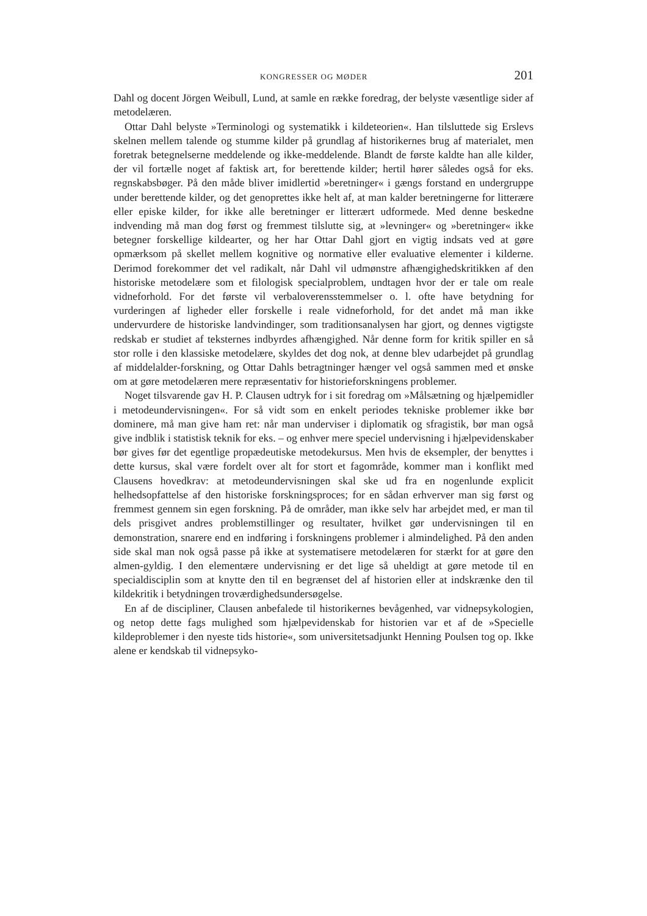KONGRESSER OG MØDER 201
Dahl og docent Jörgen Weibull, Lund, at samle en række foredrag, der belyste væsentlige sider af metodelæren.
Ottar Dahl belyste »Terminologi og systematikk i kildeteorien«. Han tilsluttede sig Erslevs skelnen mellem talende og stumme kilder på grundlag af historikernes brug af materialet, men foretrak betegnelserne meddelende og ikke-meddelende. Blandt de første kaldte han alle kilder, der vil fortælle noget af faktisk art, for berettende kilder; hertil hører således også for eks. regnskabsbøger. På den måde bliver imidlertid »beretninger« i gængs forstand en undergruppe under berettende kilder, og det genoprettes ikke helt af, at man kalder beretningerne for litterære eller episke kilder, for ikke alle beretninger er litterært udformede. Med denne beskedne indvending må man dog først og fremmest tilslutte sig, at »levninger« og »beretninger« ikke betegner forskellige kildearter, og her har Ottar Dahl gjort en vigtig indsats ved at gøre opmærksom på skellet mellem kognitive og normative eller evaluative elementer i kilderne. Derimod forekommer det vel radikalt, når Dahl vil udmønstre afhængighedskritikken af den historiske metodelære som et filologisk specialproblem, undtagen hvor der er tale om reale vidneforhold. For det første vil verbaloverensstemmelser o. l. ofte have betydning for vurderingen af ligheder eller forskelle i reale vidneforhold, for det andet må man ikke undervurdere de historiske landvindinger, som traditionsanalysen har gjort, og dennes vigtigste redskab er studiet af teksternes indbyrdes afhængighed. Når denne form for kritik spiller en så stor rolle i den klassiske metodelære, skyldes det dog nok, at denne blev udarbejdet på grundlag af middelalder-forskning, og Ottar Dahls betragtninger hænger vel også sammen med et ønske om at gøre metodelæren mere repræsentativ for historieforskningens problemer.
Noget tilsvarende gav H. P. Clausen udtryk for i sit foredrag om »Målsætning og hjælpemidler i metodeundervisningen«. For så vidt som en enkelt periodes tekniske problemer ikke bør dominere, må man give ham ret: når man underviser i diplomatik og sfragistik, bør man også give indblik i statistisk teknik for eks. – og enhver mere speciel undervisning i hjælpevidenskaber bør gives før det egentlige propædeutiske metodekursus. Men hvis de eksempler, der benyttes i dette kursus, skal være fordelt over alt for stort et fagområde, kommer man i konflikt med Clausens hovedkrav: at metodeundervisningen skal ske ud fra en nogenlunde explicit helhedsopfattelse af den historiske forskningsproces; for en sådan erhverver man sig først og fremmest gennem sin egen forskning. På de områder, man ikke selv har arbejdet med, er man til dels prisgivet andres problemstillinger og resultater, hvilket gør undervisningen til en demonstration, snarere end en indføring i forskningens problemer i almindelighed. På den anden side skal man nok også passe på ikke at systematisere metodelæren for stærkt for at gøre den almen-gyldig. I den elementære undervisning er det lige så uheldigt at gøre metode til en specialdisciplin som at knytte den til en begrænset del af historien eller at indskrænke den til kildekritik i betydningen troværdighedsundersøgelse.
En af de discipliner, Clausen anbefalede til historikernes bevågenhed, var vidnepsykologien, og netop dette fags mulighed som hjælpevidenskab for historien var et af de »Specielle kildeproblemer i den nyeste tids historie«, som universitetsadjunkt Henning Poulsen tog op. Ikke alene er kendskab til vidnepsyko-